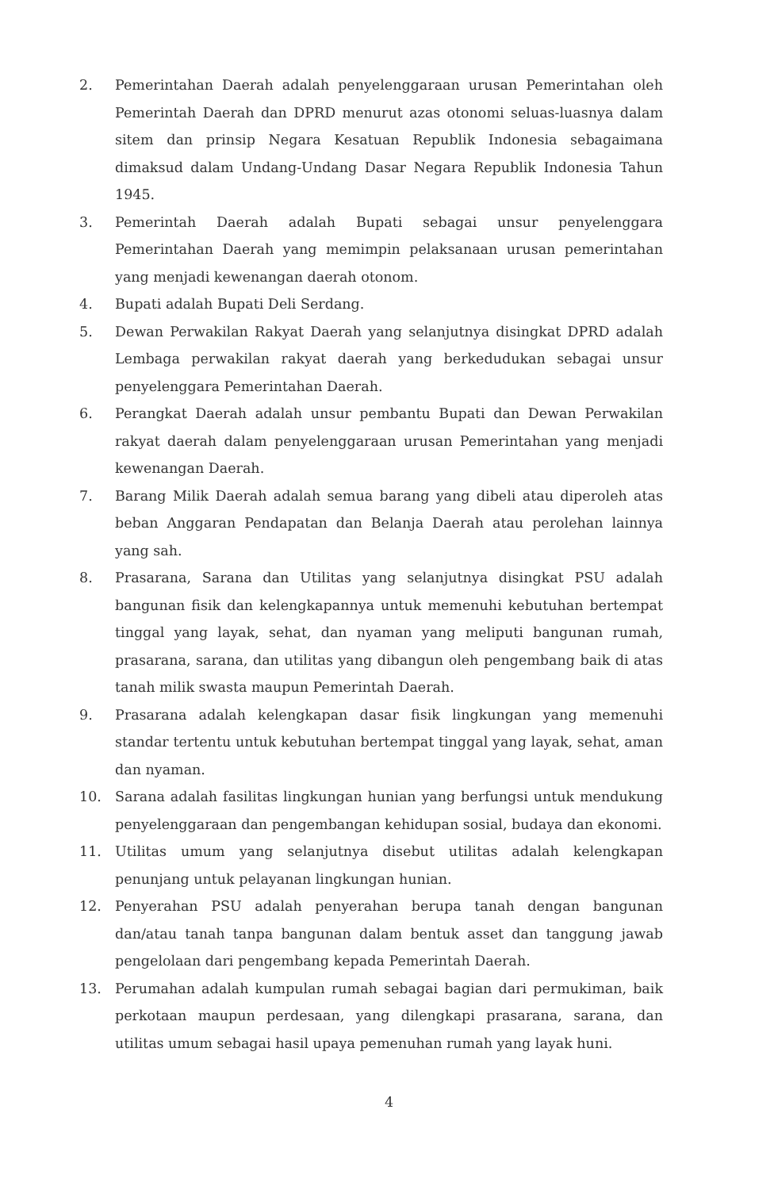2. Pemerintahan Daerah adalah penyelenggaraan urusan Pemerintahan oleh Pemerintah Daerah dan DPRD menurut azas otonomi seluas-luasnya dalam sitem dan prinsip Negara Kesatuan Republik Indonesia sebagaimana dimaksud dalam Undang-Undang Dasar Negara Republik Indonesia Tahun 1945.
3. Pemerintah Daerah adalah Bupati sebagai unsur penyelenggara Pemerintahan Daerah yang memimpin pelaksanaan urusan pemerintahan yang menjadi kewenangan daerah otonom.
4. Bupati adalah Bupati Deli Serdang.
5. Dewan Perwakilan Rakyat Daerah yang selanjutnya disingkat DPRD adalah Lembaga perwakilan rakyat daerah yang berkedudukan sebagai unsur penyelenggara Pemerintahan Daerah.
6. Perangkat Daerah adalah unsur pembantu Bupati dan Dewan Perwakilan rakyat daerah dalam penyelenggaraan urusan Pemerintahan yang menjadi kewenangan Daerah.
7. Barang Milik Daerah adalah semua barang yang dibeli atau diperoleh atas beban Anggaran Pendapatan dan Belanja Daerah atau perolehan lainnya yang sah.
8. Prasarana, Sarana dan Utilitas yang selanjutnya disingkat PSU adalah bangunan fisik dan kelengkapannya untuk memenuhi kebutuhan bertempat tinggal yang layak, sehat, dan nyaman yang meliputi bangunan rumah, prasarana, sarana, dan utilitas yang dibangun oleh pengembang baik di atas tanah milik swasta maupun Pemerintah Daerah.
9. Prasarana adalah kelengkapan dasar fisik lingkungan yang memenuhi standar tertentu untuk kebutuhan bertempat tinggal yang layak, sehat, aman dan nyaman.
10. Sarana adalah fasilitas lingkungan hunian yang berfungsi untuk mendukung penyelenggaraan dan pengembangan kehidupan sosial, budaya dan ekonomi.
11. Utilitas umum yang selanjutnya disebut utilitas adalah kelengkapan penunjang untuk pelayanan lingkungan hunian.
12. Penyerahan PSU adalah penyerahan berupa tanah dengan bangunan dan/atau tanah tanpa bangunan dalam bentuk asset dan tanggung jawab pengelolaan dari pengembang kepada Pemerintah Daerah.
13. Perumahan adalah kumpulan rumah sebagai bagian dari permukiman, baik perkotaan maupun perdesaan, yang dilengkapi prasarana, sarana, dan utilitas umum sebagai hasil upaya pemenuhan rumah yang layak huni.
4